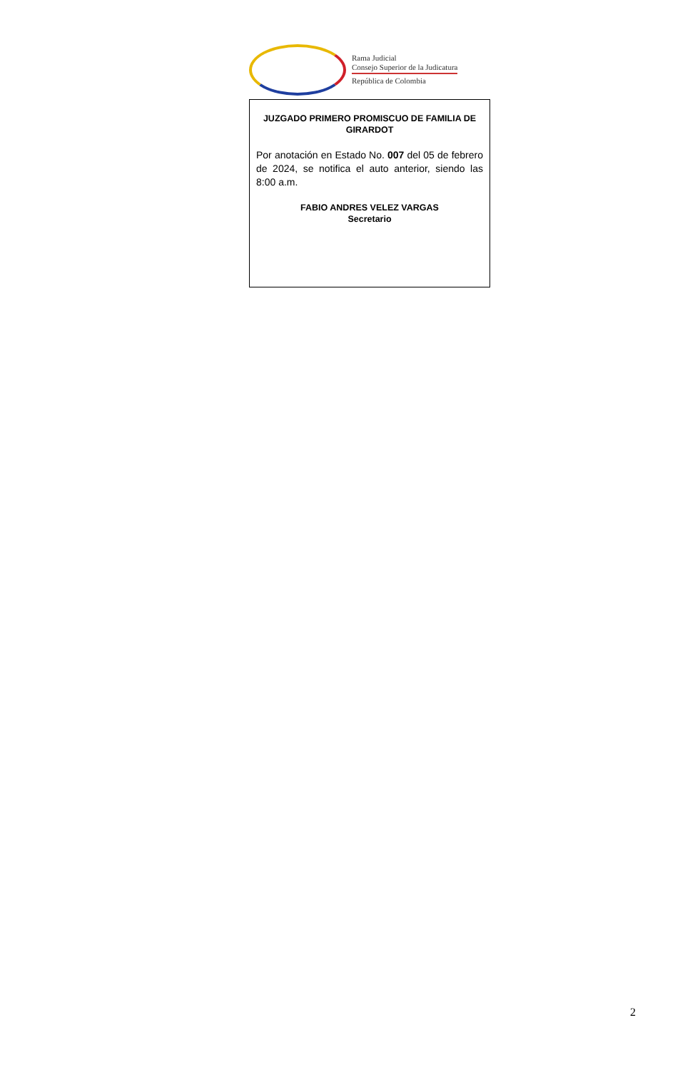Rama Judicial
Consejo Superior de la Judicatura
República de Colombia
JUZGADO PRIMERO PROMISCUO DE FAMILIA DE GIRARDOT
Por anotación en Estado No. 007 del 05 de febrero de 2024, se notifica el auto anterior, siendo las 8:00 a.m.
FABIO ANDRES VELEZ VARGAS
Secretario
2